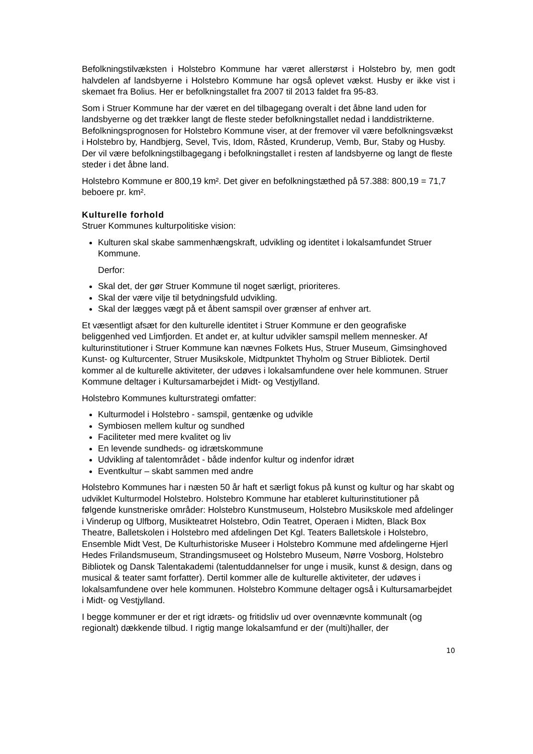Befolkningstilvæksten i Holstebro Kommune har været allerstørst i Holstebro by, men godt halvdelen af landsbyerne i Holstebro Kommune har også oplevet vækst. Husby er ikke vist i skemaet fra Bolius. Her er befolkningstallet fra 2007 til 2013 faldet fra 95-83.
Som i Struer Kommune har der været en del tilbagegang overalt i det åbne land uden for landsbyerne og det trækker langt de fleste steder befolkningstallet nedad i landdistrikterne. Befolkningsprognosen for Holstebro Kommune viser, at der fremover vil være befolkningsvækst i Holstebro by, Handbjerg, Sevel, Tvis, Idom, Råsted, Krunderup, Vemb, Bur, Staby og Husby. Der vil være befolkningstilbagegang i befolkningstallet i resten af landsbyerne og langt de fleste steder i det åbne land.
Holstebro Kommune er 800,19 km². Det giver en befolkningstæthed på 57.388: 800,19 = 71,7 beboere pr. km².
Kulturelle forhold
Struer Kommunes kulturpolitiske vision:
Kulturen skal skabe sammenhængskraft, udvikling og identitet i lokalsamfundet Struer Kommune.
Derfor:
Skal det, der gør Struer Kommune til noget særligt, prioriteres.
Skal der være vilje til betydningsfuld udvikling.
Skal der lægges vægt på et åbent samspil over grænser af enhver art.
Et væsentligt afsæt for den kulturelle identitet i Struer Kommune er den geografiske beliggenhed ved Limfjorden. Et andet er, at kultur udvikler samspil mellem mennesker. Af kulturinstitutioner i Struer Kommune kan nævnes Folkets Hus, Struer Museum, Gimsinghoved Kunst- og Kulturcenter, Struer Musikskole, Midtpunktet Thyholm og Struer Bibliotek. Dertil kommer al de kulturelle aktiviteter, der udøves i lokalsamfundene over hele kommunen. Struer Kommune deltager i Kultursamarbejdet i Midt- og Vestjylland.
Holstebro Kommunes kulturstrategi omfatter:
Kulturmodel i Holstebro - samspil, gentænke og udvikle
Symbiosen mellem kultur og sundhed
Faciliteter med mere kvalitet og liv
En levende sundheds- og idrætskommune
Udvikling af talentområdet - både indenfor kultur og indenfor idræt
Eventkultur – skabt sammen med andre
Holstebro Kommunes har i næsten 50 år haft et særligt fokus på kunst og kultur og har skabt og udviklet Kulturmodel Holstebro. Holstebro Kommune har etableret kulturinstitutioner på følgende kunstneriske områder: Holstebro Kunstmuseum, Holstebro Musikskole med afdelinger i Vinderup og Ulfborg, Musikteatret Holstebro, Odin Teatret, Operaen i Midten, Black Box Theatre, Balletskolen i Holstebro med afdelingen Det Kgl. Teaters Balletskole i Holstebro, Ensemble Midt Vest, De Kulturhistoriske Museer i Holstebro Kommune med afdelingerne Hjerl Hedes Frilandsmuseum, Strandingsmuseet og Holstebro Museum, Nørre Vosborg, Holstebro Bibliotek og Dansk Talentakademi (talentuddannelser for unge i musik, kunst & design, dans og musical & teater samt forfatter). Dertil kommer alle de kulturelle aktiviteter, der udøves i lokalsamfundene over hele kommunen. Holstebro Kommune deltager også i Kultursamarbejdet i Midt- og Vestjylland.
I begge kommuner er der et rigt idræts- og fritidsliv ud over ovennævnte kommunalt (og regionalt) dækkende tilbud. I rigtig mange lokalsamfund er der (multi)haller, der
10